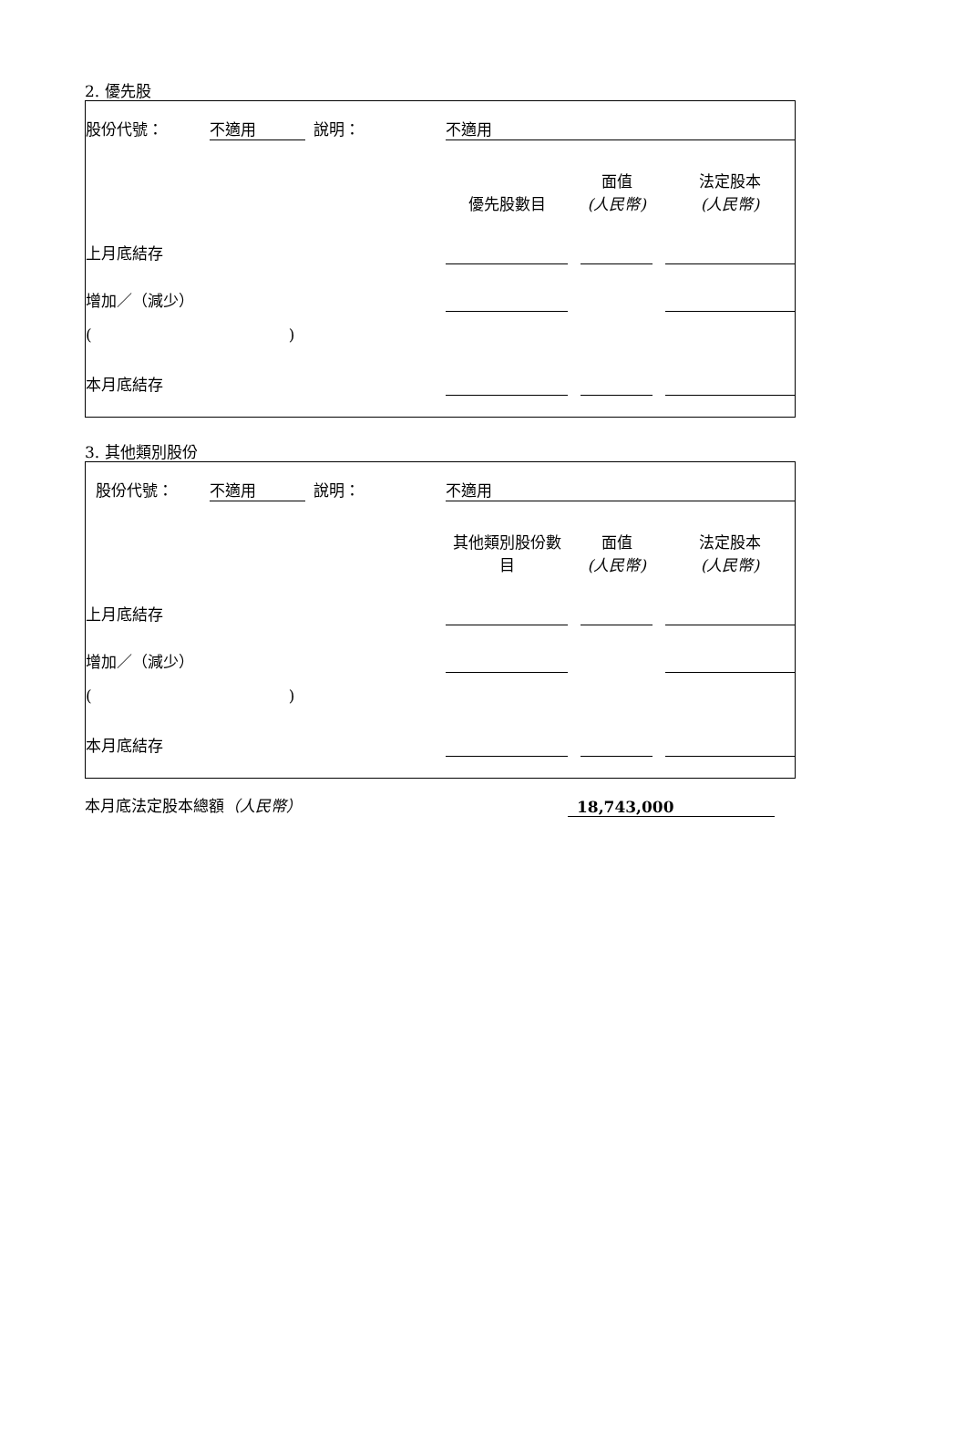2. 優先股
| 股份代號： | 不適用 | | 說明： | | 不適用 | | | | | |
| | | | | | 優先股數目 | | 面值 (人民幣) | | 法定股本 (人民幣) | |
| 上月底結存 | | | | | | | | | | |
| 增加／（減少） | | | | | | | | | | |
| ( ) | | | | | | | | | | |
| 本月底結存 | | | | | | | | | | |
3. 其他類別股份
| 股份代號： | 不適用 | | 說明： | | 不適用 | | | | | |
| | | | | | 其他類別股份數 目 | | 面值 (人民幣) | | 法定股本 (人民幣) | |
| 上月底結存 | | | | | | | | | | |
| 增加／（減少） | | | | | | | | | | |
| ( ) | | | | | | | | | | |
| 本月底結存 | | | | | | | | | | |
| 本月底法定股本總額 （人民幣） | 18,743,000 |